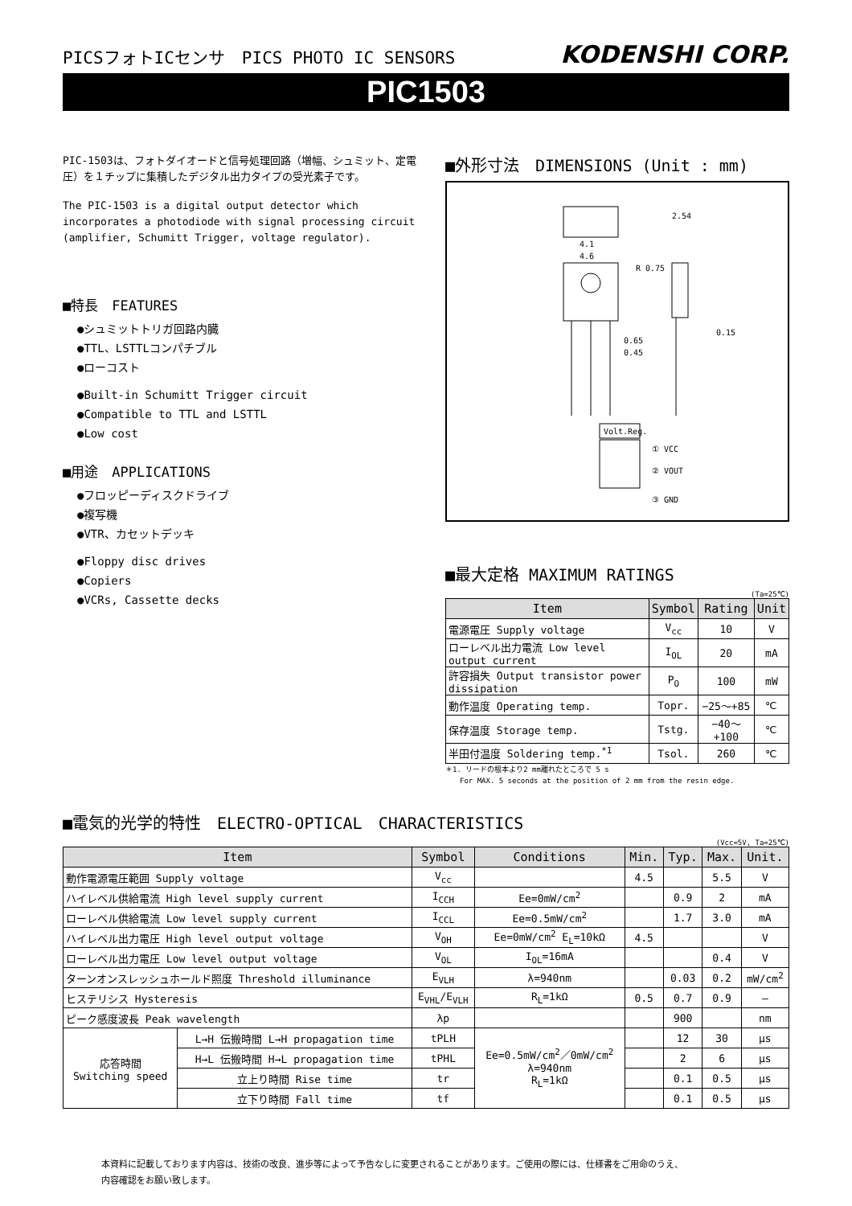PICSフォトICセンサ　PICS PHOTO IC SENSORS
KODENSHI CORP.
PIC1503
PIC-1503は、フォトダイオードと信号処理回路（増幅、シュミット、定電圧）を１チップに集積したデジタル出力タイプの受光素子です。
The PIC-1503 is a digital output detector which incorporates a photodiode with signal processing circuit (amplifier, Schumitt Trigger, voltage regulator).
■特長　FEATURES
●シュミットトリガ回路内臓
●TTL、LSTTLコンパチブル
●ローコスト
●Built-in Schumitt Trigger circuit
●Compatible to TTL and LSTTL
●Low cost
■用途　APPLICATIONS
●フロッピーディスクドライブ
●複写機
●VTR、カセットデッキ
●Floppy disc drives
●Copiers
●VCRs, Cassette decks
■外形寸法　DIMENSIONS (Unit : mm)
4.1
4.6
2.54
R 0.75
0.15
0.65
0.45
Volt.Reg.
① VCC
② VOUT
③ GND
■最大定格 MAXIMUM RATINGS
(Ta=25℃)
| Item | Symbol | Rating | Unit |
| --- | --- | --- | --- |
| 電源電圧 Supply voltage | V<sub>cc</sub> | 10 | V |
| ローレベル出力電流 Low level output current | I<sub>OL</sub> | 20 | mA |
| 許容損失 Output transistor power dissipation | P<sub>O</sub> | 100 | mW |
| 動作温度 Operating temp. | Topr. | −25～+85 | ℃ |
| 保存温度 Storage temp. | Tstg. | −40～+100 | ℃ |
| 半田付温度 Soldering temp.<sup>*1</sup> | Tsol. | 260 | ℃ |
＊1. リードの根本より2 mm離れたところで 5 s
　　For MAX. 5 seconds at the position of 2 mm from the resin edge.
■電気的光学的特性　ELECTRO-OPTICAL　CHARACTERISTICS
(Vcc=5V, Ta=25℃)
| Item | | Symbol | Conditions | Min. | Typ. | Max. | Unit. |
| --- | --- | --- | --- | --- | --- | --- | --- |
| 動作電源電圧範囲 Supply voltage | | V<sub>cc</sub> | | 4.5 | | 5.5 | V |
| ハイレベル供給電流 High level supply current | | I<sub>CCH</sub> | Ee=0mW/cm<sup>2</sup> | | 0.9 | 2 | mA |
| ローレベル供給電流 Low level supply current | | I<sub>CCL</sub> | Ee=0.5mW/cm<sup>2</sup> | | 1.7 | 3.0 | mA |
| ハイレベル出力電圧 High level output voltage | | V<sub>OH</sub> | Ee=0mW/cm<sup>2</sup> E<sub>L</sub>=10kΩ | 4.5 | | | V |
| ローレベル出力電圧 Low level output voltage | | V<sub>OL</sub> | I<sub>OL</sub>=16mA | | | 0.4 | V |
| ターンオンスレッシュホールド照度 Threshold illuminance | | E<sub>VLH</sub> | λ=940nm | | 0.03 | 0.2 | mW/cm<sup>2</sup> |
| ヒステリシス Hysteresis | | E<sub>VHL</sub>/E<sub>VLH</sub> | R<sub>L</sub>=1kΩ | 0.5 | 0.7 | 0.9 | — |
| ピーク感度波長 Peak wavelength | | λp | | | 900 | | nm |
| 応答時間 Switching speed | L→H 伝搬時間 L→H propagation time | tPLH | Ee=0.5mW/cm<sup>2</sup>／0mW/cm<sup>2</sup> λ=940nm R<sub>L</sub>=1kΩ | | 12 | 30 | μs |
| | H→L 伝搬時間 H→L propagation time | tPHL | | | 2 | 6 | μs |
| | 立上り時間 Rise time | tr | | | 0.1 | 0.5 | μs |
| | 立下り時間 Fall time | tf | | | 0.1 | 0.5 | μs |
本資料に記載しております内容は、技術の改良、進歩等によって予告なしに変更されることがあります。ご使用の際には、仕様書をご用命のうえ、
内容確認をお願い致します。